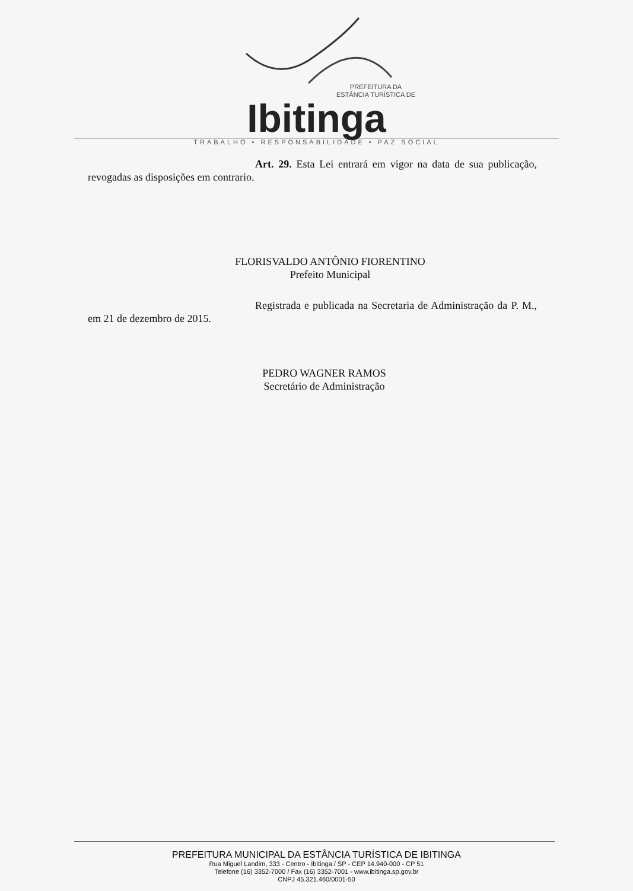PREFEITURA DA
ESTÂNCIA TURÍSTICA DE
Ibitinga
TRABALHO • RESPONSABILIDADE • PAZ SOCIAL
Art. 29. Esta Lei entrará em vigor na data de sua publicação, revogadas as disposições em contrario.
FLORISVALDO ANTÔNIO FIORENTINO
Prefeito Municipal
Registrada e publicada na Secretaria de Administração da P. M., em 21 de dezembro de 2015.
PEDRO WAGNER RAMOS
Secretário de Administração
PREFEITURA MUNICIPAL DA ESTÂNCIA TURÍSTICA DE IBITINGA
Rua Miguel Landim, 333 - Centro - Ibitinga / SP - CEP 14.940-000 - CP 51
Telefone (16) 3352-7000 / Fax (16) 3352-7001 - www.ibitinga.sp.gov.br
CNPJ 45.321.460/0001-50